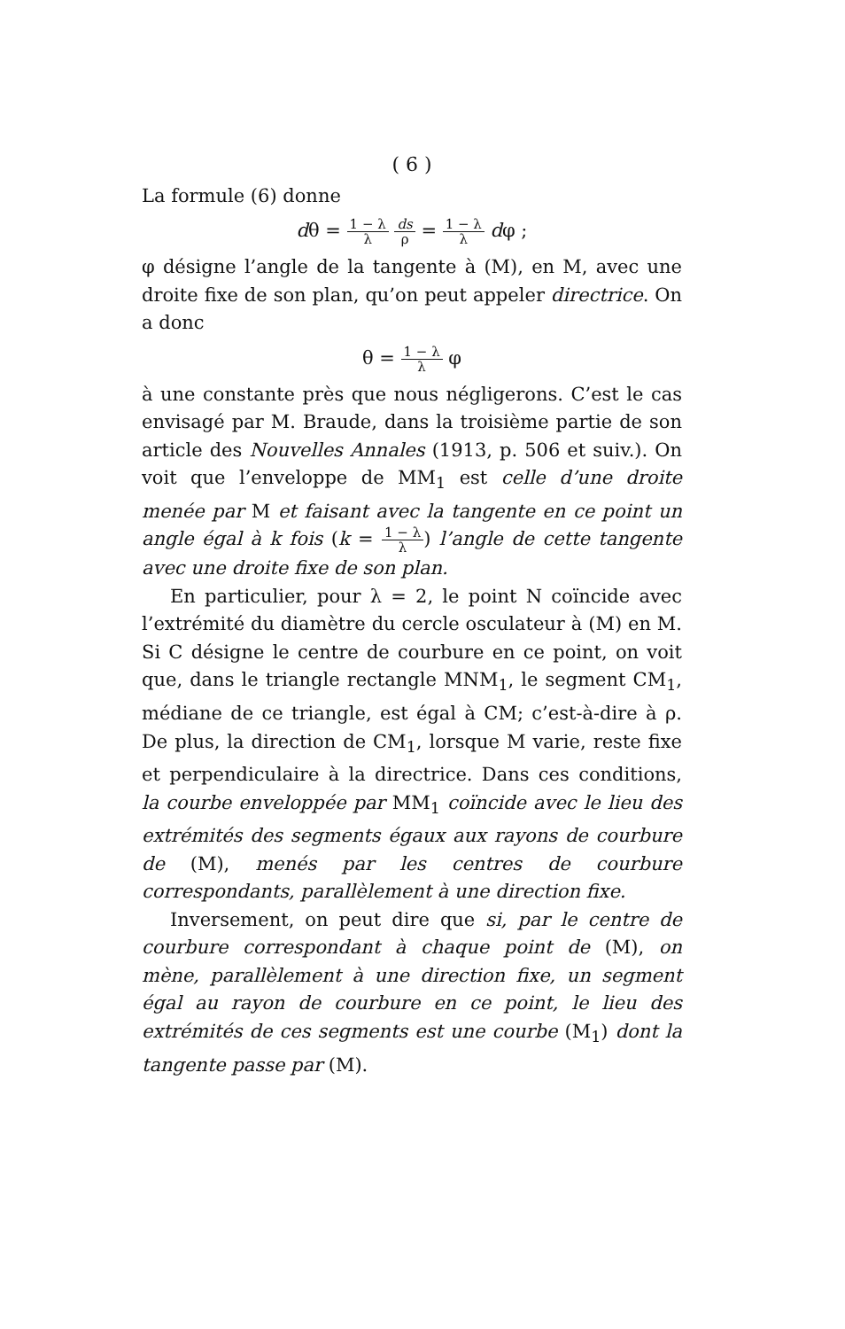( 6 )
La formule (6) donne
dθ = 1 − λ λ ds ρ = 1 − λ λ dφ ;
φ désigne l’angle de la tangente à (M), en M, avec une droite fixe de son plan, qu’on peut appeler directrice. On a donc
θ = 1 − λ λ φ
à une constante près que nous négligerons. C’est le cas envisagé par M. Braude, dans la troisième partie de son article des Nouvelles Annales (1913, p. 506 et suiv.). On voit que l’enveloppe de MM<sub>1</sub> est celle d’une droite menée par M et faisant avec la tangente en ce point un angle égal à k fois (k = 1 − λ λ) l’angle de cette tangente avec une droite fixe de son plan.
En particulier, pour λ = 2, le point N coïncide avec l’extrémité du diamètre du cercle osculateur à (M) en M. Si C désigne le centre de courbure en ce point, on voit que, dans le triangle rectangle MNM<sub>1</sub>, le segment CM<sub>1</sub>, médiane de ce triangle, est égal à CM; c’est-à-dire à ρ. De plus, la direction de CM<sub>1</sub>, lorsque M varie, reste fixe et perpendiculaire à la directrice. Dans ces conditions, la courbe enveloppée par MM<sub>1</sub> coïncide avec le lieu des extrémités des segments égaux aux rayons de courbure de (M), menés par les centres de courbure correspondants, parallèlement à une direction fixe.
Inversement, on peut dire que si, par le centre de courbure correspondant à chaque point de (M), on mène, parallèlement à une direction fixe, un segment égal au rayon de courbure en ce point, le lieu des extrémités de ces segments est une courbe (M<sub>1</sub>) dont la tangente passe par (M).